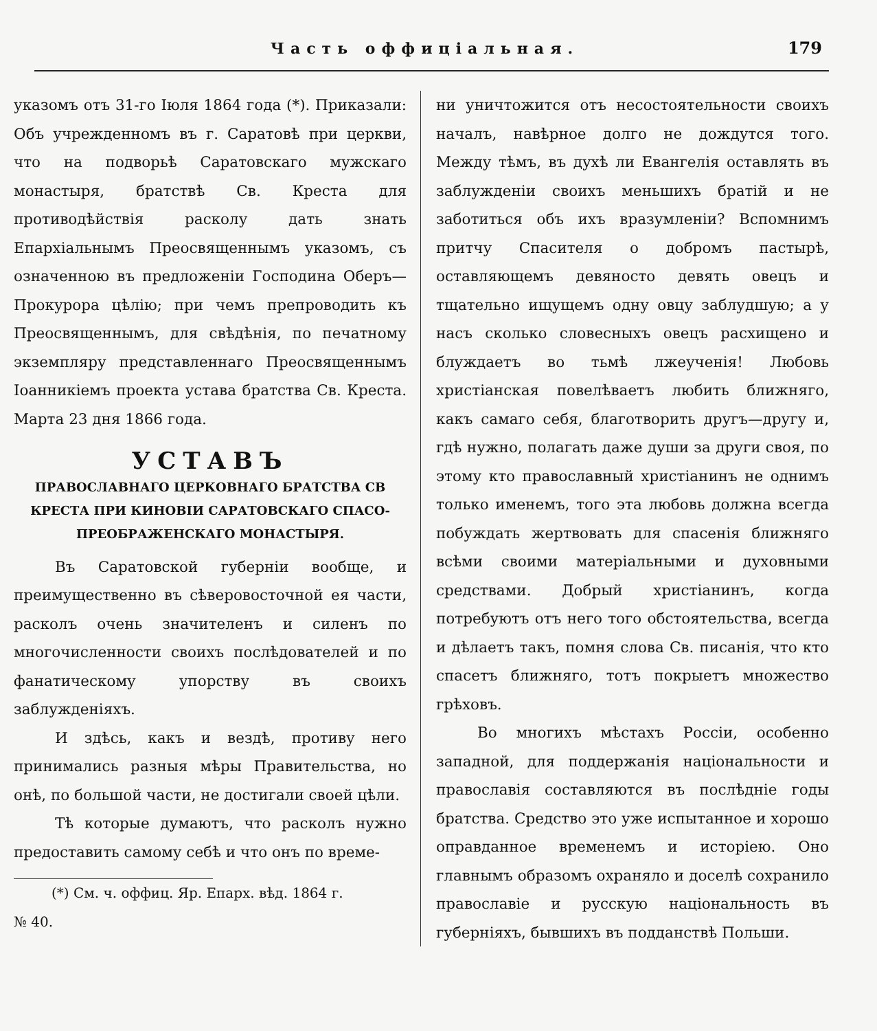Часть оффиціальная. 179
указомъ отъ 31-го Іюля 1864 года (*). Приказали: Объ учрежденномъ въ г. Саратовѣ при церкви, что на подворьѣ Саратовскаго мужскаго монастыря, братствѣ Св. Креста для противодѣйствія расколу дать знать Епархіальнымъ Преосвященнымъ указомъ, съ означенною въ предложеніи Господина Оберъ—Прокурора цѣлію; при чемъ препроводить къ Преосвященнымъ, для свѣдѣнія, по печатному экземпляру представленнаго Преосвященнымъ Іоанникіемъ проекта устава братства Св. Креста. Марта 23 дня 1866 года.
УСТАВЪ
ПРАВОСЛАВНАГО ЦЕРКОВНАГО БРАТСТВА СВ КРЕСТА ПРИ КИНОВІИ САРАТОВСКАГО СПАСО-ПРЕОБРАЖЕНСКАГО МОНАСТЫРЯ.
Въ Саратовской губерніи вообще, и преимущественно въ сѣверовосточной ея части, расколъ очень значителенъ и силенъ по многочисленности своихъ послѣдователей и по фанатическому упорству въ своихъ заблужденіяхъ.
И здѣсь, какъ и вездѣ, противу него принимались разныя мѣры Правительства, но онѣ, по большой части, не достигали своей цѣли.
Тѣ которые думаютъ, что расколъ нужно предоставить самому себѣ и что онъ по време-
(*) См. ч. оффиц. Яр. Епарх. вѣд. 1864 г.
№ 40.
ни уничтожится отъ несостоятельности своихъ началъ, навѣрное долго не дождутся того. Между тѣмъ, въ духѣ ли Евангелія оставлять въ заблужденіи своихъ меньшихъ братій и не заботиться объ ихъ вразумленіи? Вспомнимъ притчу Спасителя о добромъ пастырѣ, оставляющемъ девяносто девять овецъ и тщательно ищущемъ одну овцу заблудшую; а у насъ сколько словесныхъ овецъ расхищено и блуждаетъ во тьмѣ лжеученія! Любовь христіанская повелѣваетъ любить ближняго, какъ самаго себя, благотворить другъ—другу и, гдѣ нужно, полагать даже души за други своя, по этому кто православный христіанинъ не однимъ только именемъ, того эта любовь должна всегда побуждать жертвовать для спасенія ближняго всѣми своими матеріальными и духовными средствами. Добрый христіанинъ, когда потребуютъ отъ него того обстоятельства, всегда и дѣлаетъ такъ, помня слова Св. писанія, что кто спасетъ ближняго, тотъ покрыетъ множество грѣховъ.
Во многихъ мѣстахъ Россіи, особенно западной, для поддержанія національности и православія составляются въ послѣдніе годы братства. Средство это уже испытанное и хорошо оправданное временемъ и исторіею. Оно главнымъ образомъ охраняло и доселѣ сохранило православіе и русскую національность въ губерніяхъ, бывшихъ въ подданствѣ Польши.